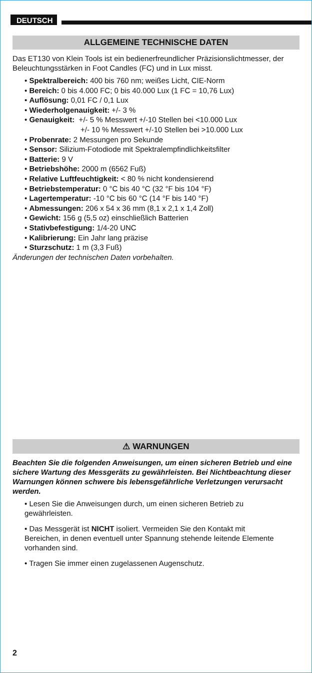DEUTSCH
ALLGEMEINE TECHNISCHE DATEN
Das ET130 von Klein Tools ist ein bedienerfreundlicher Präzisionslichtmesser, der Beleuchtungsstärken in Foot Candles (FC) und in Lux misst.
• Spektralbereich: 400 bis 760 nm; weißes Licht, CIE-Norm
• Bereich: 0 bis 4.000 FC; 0 bis 40.000 Lux (1 FC = 10,76 Lux)
• Auflösung: 0,01 FC / 0,1 Lux
• Wiederholgenauigkeit: +/- 3 %
• Genauigkeit: +/- 5 % Messwert +/-10 Stellen bei <10.000 Lux
+/- 10 % Messwert +/-10 Stellen bei >10.000 Lux
• Probenrate: 2 Messungen pro Sekunde
• Sensor: Silizium-Fotodiode mit Spektralempfindlichkeitsfilter
• Batterie: 9 V
• Betriebshöhe: 2000 m (6562 Fuß)
• Relative Luftfeuchtigkeit: < 80 % nicht kondensierend
• Betriebstemperatur: 0 °C bis 40 °C (32 °F bis 104 °F)
• Lagertemperatur: -10 °C bis 60 °C (14 °F bis 140 °F)
• Abmessungen: 206 x 54 x 36 mm (8,1 x 2,1 x 1,4 Zoll)
• Gewicht: 156 g (5,5 oz) einschließlich Batterien
• Stativbefestigung: 1/4-20 UNC
• Kalibrierung: Ein Jahr lang präzise
• Sturzschutz: 1 m (3,3 Fuß)
Änderungen der technischen Daten vorbehalten.
⚠ WARNUNGEN
Beachten Sie die folgenden Anweisungen, um einen sicheren Betrieb und eine sichere Wartung des Messgeräts zu gewährleisten. Bei Nichtbeachtung dieser Warnungen können schwere bis lebensgefährliche Verletzungen verursacht werden.
• Lesen Sie die Anweisungen durch, um einen sicheren Betrieb zu gewährleisten.
• Das Messgerät ist NICHT isoliert. Vermeiden Sie den Kontakt mit Bereichen, in denen eventuell unter Spannung stehende leitende Elemente vorhanden sind.
• Tragen Sie immer einen zugelassenen Augenschutz.
2